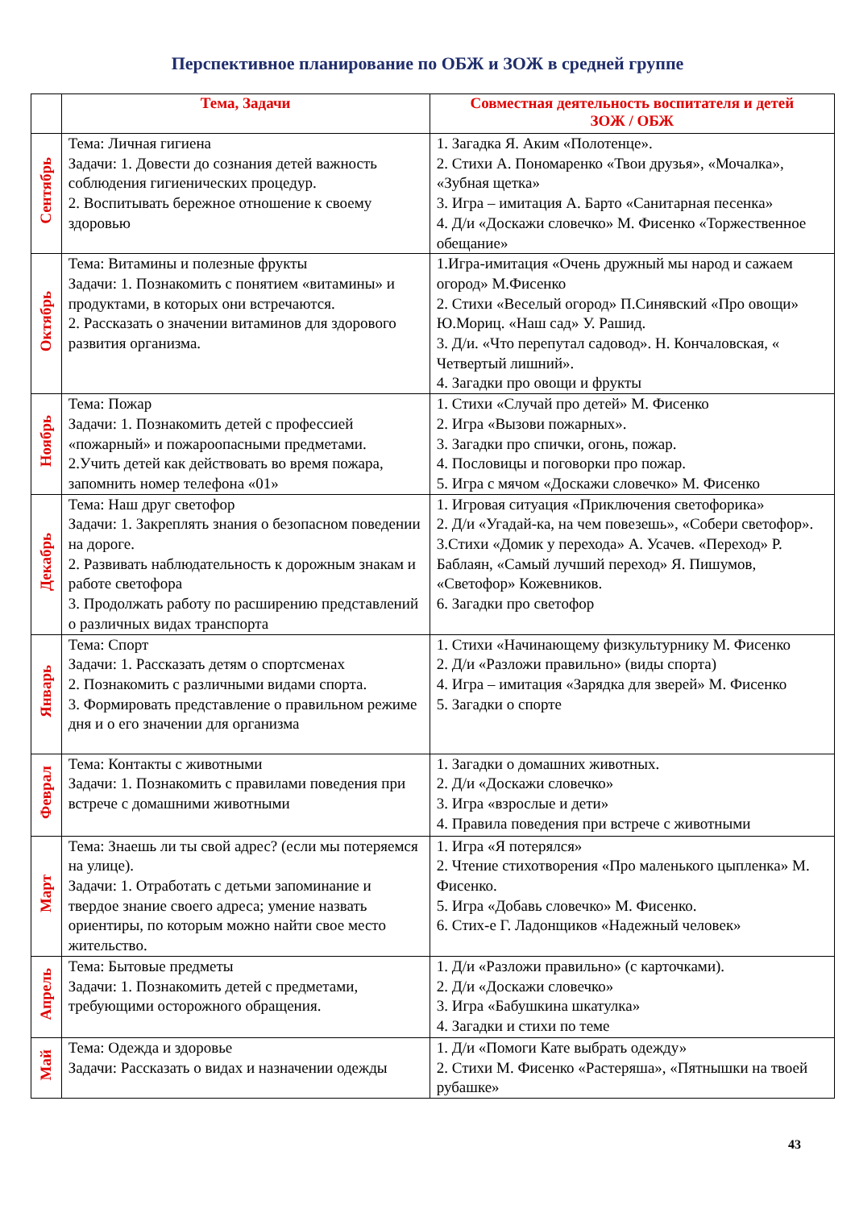Перспективное планирование по ОБЖ и ЗОЖ в средней группе
| | Тема, Задачи | Совместная деятельность воспитателя и детей ЗОЖ / ОБЖ |
| --- | --- | --- |
| Сентябрь | Тема: Личная гигиена Задачи: 1. Довести до сознания детей важность соблюдения гигиенических процедур. 2. Воспитывать бережное отношение к своему здоровью | 1. Загадка Я. Аким «Полотенце». 2. Стихи А. Пономаренко «Твои друзья», «Мочалка», «Зубная щетка» 3. Игра – имитация А. Барто «Санитарная песенка» 4. Д/и «Доскажи словечко» М. Фисенко «Торжественное обещание» |
| Октябрь | Тема: Витамины и полезные фрукты Задачи: 1. Познакомить с понятием «витамины» и продуктами, в которых они встречаются. 2. Рассказать о значении витаминов для здорового развития организма. | 1.Игра-имитация «Очень дружный мы народ и сажаем огород» М.Фисенко 2. Стихи «Веселый огород» П.Синявский «Про овощи» Ю.Мориц. «Наш сад» У. Рашид. 3. Д/и. «Что перепутал садовод». Н. Кончаловская, « Четвертый лишний». 4. Загадки про овощи и фрукты |
| Ноябрь | Тема: Пожар Задачи: 1. Познакомить детей с профессией «пожарный» и пожароопасными предметами. 2.Учить детей как действовать во время пожара, запомнить номер телефона «01» | 1. Стихи «Случай про детей» М. Фисенко 2. Игра «Вызови пожарных». 3. Загадки про спички, огонь, пожар. 4. Пословицы и поговорки про пожар. 5. Игра с мячом «Доскажи словечко» М. Фисенко |
| Декабрь | Тема: Наш друг светофор Задачи: 1. Закреплять знания о безопасном поведении на дороге. 2. Развивать наблюдательность к дорожным знакам и работе светофора 3. Продолжать работу по расширению представлений о различных видах транспорта | 1. Игровая ситуация «Приключения светофорика» 2. Д/и «Угадай-ка, на чем повезешь», «Собери светофор». 3.Стихи «Домик у перехода» А. Усачев. «Переход» Р. Баблаян, «Самый лучший переход» Я. Пишумов, «Светофор» Кожевников. 6. Загадки про светофор |
| Январь | Тема: Спорт Задачи: 1. Рассказать детям о спортсменах 2. Познакомить с различными видами спорта. 3. Формировать представление о правильном режиме дня и о его значении для организма | 1. Стихи «Начинающему физкультурнику М. Фисенко 2. Д/и «Разложи правильно» (виды спорта) 4. Игра – имитация «Зарядка для зверей» М. Фисенко 5. Загадки о спорте |
| Феврал | Тема: Контакты с животными Задачи: 1. Познакомить с правилами поведения при встрече с домашними животными | 1. Загадки о домашних животных. 2. Д/и «Доскажи словечко» 3. Игра «взрослые и дети» 4. Правила поведения при встрече с животными |
| Март | Тема: Знаешь ли ты свой адрес? (если мы потеряемся на улице). Задачи: 1. Отработать с детьми запоминание и твердое знание своего адреса; умение назвать ориентиры, по которым можно найти свое место жительство. | 1. Игра «Я потерялся» 2. Чтение стихотворения «Про маленького цыпленка» М. Фисенко. 5. Игра «Добавь словечко» М. Фисенко. 6. Стих-е Г. Ладонщиков «Надежный человек» |
| Апрель | Тема: Бытовые предметы Задачи: 1. Познакомить детей с предметами, требующими осторожного обращения. | 1. Д/и «Разложи правильно» (с карточками). 2. Д/и «Доскажи словечко» 3. Игра «Бабушкина шкатулка» 4. Загадки и стихи по теме |
| Май | Тема: Одежда и здоровье Задачи: Рассказать о видах и назначении одежды | 1. Д/и «Помоги Кате выбрать одежду» 2. Стихи М. Фисенко «Растеряша», «Пятнышки на твоей рубашке» |
43